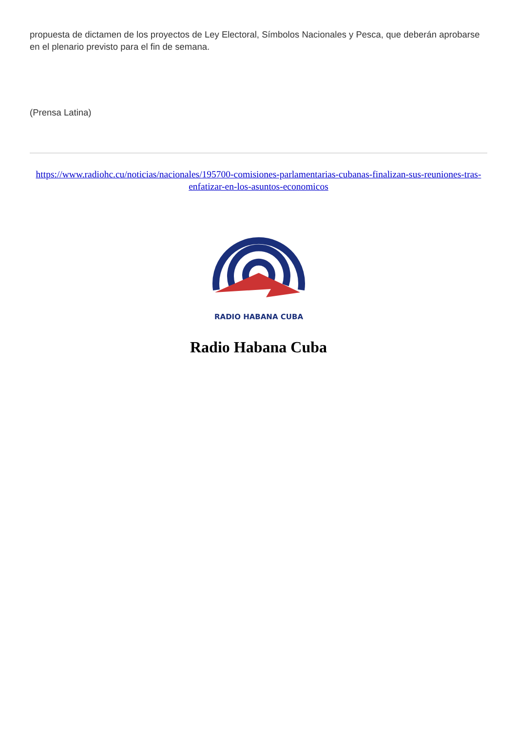propuesta de dictamen de los proyectos de Ley Electoral, Símbolos Nacionales y Pesca, que deberán aprobarse en el plenario previsto para el fin de semana.
(Prensa Latina)
https://www.radiohc.cu/noticias/nacionales/195700-comisiones-parlamentarias-cubanas-finalizan-sus-reuniones-tras-enfatizar-en-los-asuntos-economicos
RADIO HABANA CUBA
Radio Habana Cuba